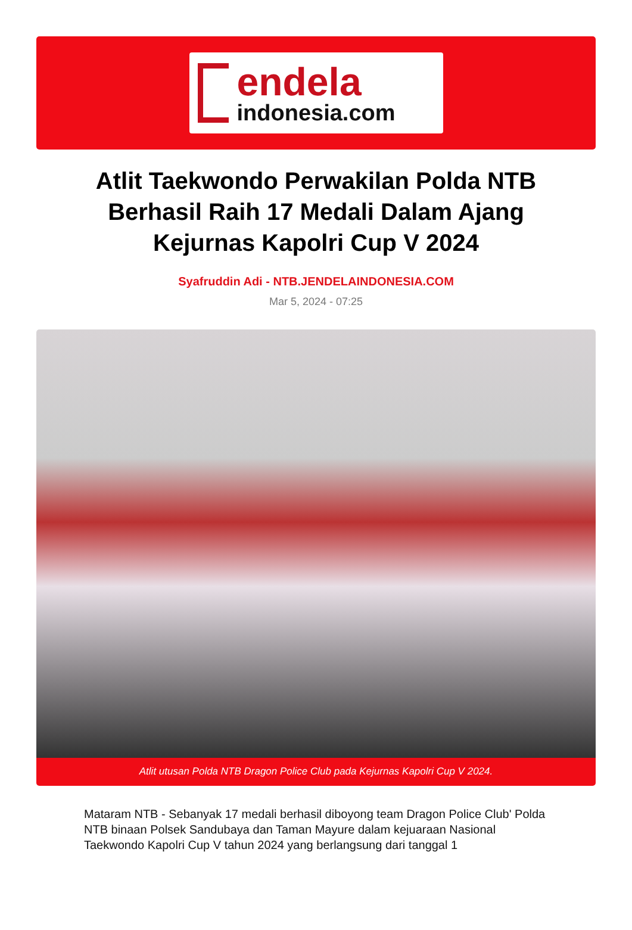endela
indonesia.com
Atlit Taekwondo Perwakilan Polda NTB Berhasil Raih 17 Medali Dalam Ajang Kejurnas Kapolri Cup V 2024
Syafruddin Adi - NTB.JENDELAINDONESIA.COM
Mar 5, 2024 - 07:25
Atlit utusan Polda NTB Dragon Police Club pada Kejurnas Kapolri Cup V 2024.
Mataram NTB - Sebanyak 17 medali berhasil diboyong team Dragon Police Club' Polda NTB binaan Polsek Sandubaya dan Taman Mayure dalam kejuaraan Nasional Taekwondo Kapolri Cup V tahun 2024 yang berlangsung dari tanggal 1